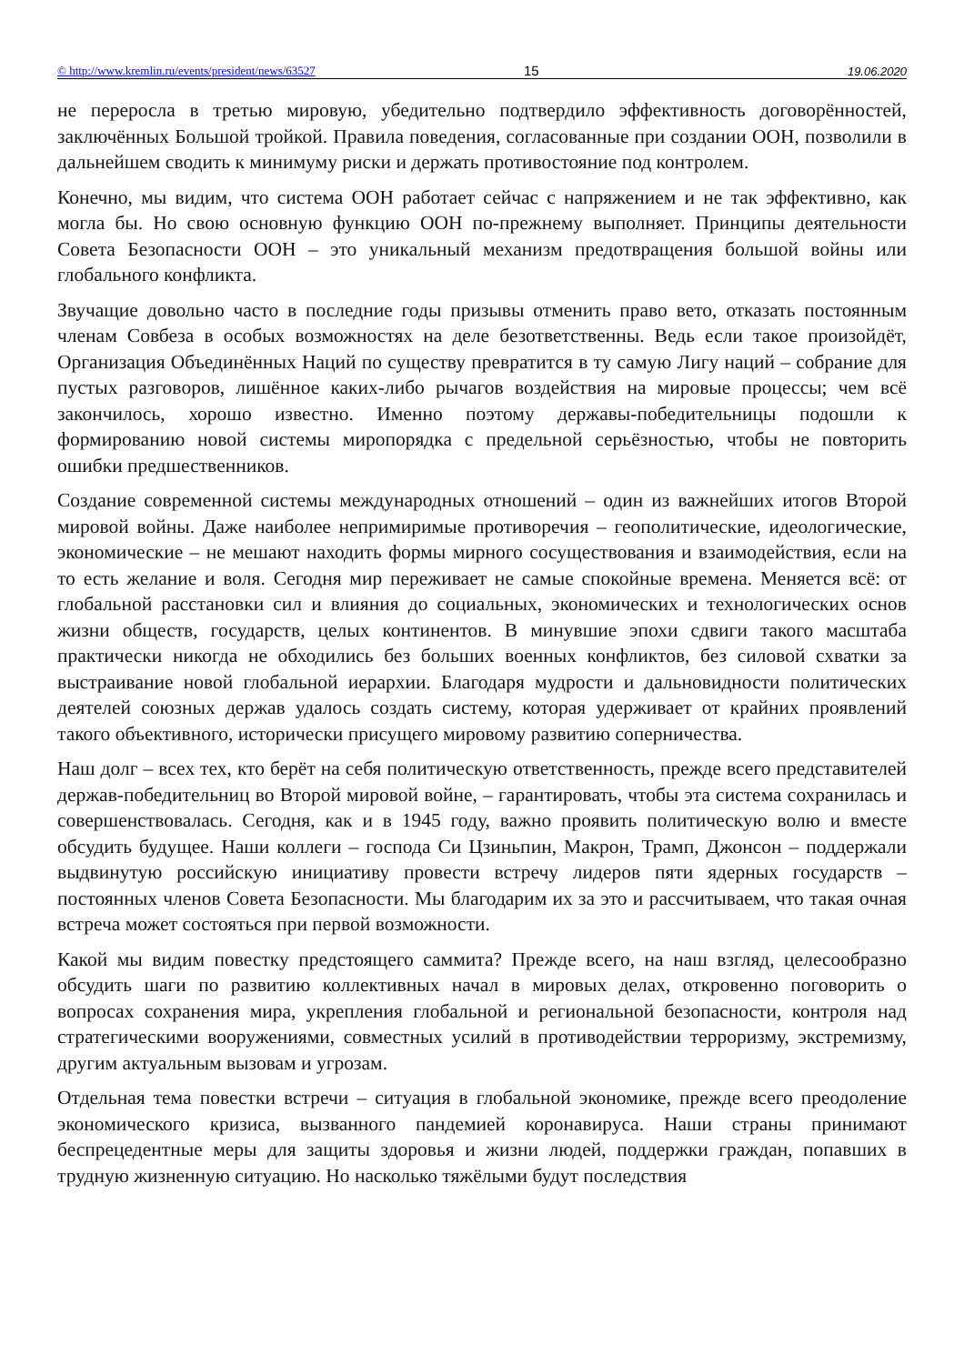© http://www.kremlin.ru/events/president/news/63527 15 19.06.2020
не переросла в третью мировую, убедительно подтвердило эффективность договорённостей, заключённых Большой тройкой. Правила поведения, согласованные при создании ООН, позволили в дальнейшем сводить к минимуму риски и держать противостояние под контролем.
Конечно, мы видим, что система ООН работает сейчас с напряжением и не так эффективно, как могла бы. Но свою основную функцию ООН по-прежнему выполняет. Принципы деятельности Совета Безопасности ООН – это уникальный механизм предотвращения большой войны или глобального конфликта.
Звучащие довольно часто в последние годы призывы отменить право вето, отказать постоянным членам Совбеза в особых возможностях на деле безответственны. Ведь если такое произойдёт, Организация Объединённых Наций по существу превратится в ту самую Лигу наций – собрание для пустых разговоров, лишённое каких-либо рычагов воздействия на мировые процессы; чем всё закончилось, хорошо известно. Именно поэтому державы-победительницы подошли к формированию новой системы миропорядка с предельной серьёзностью, чтобы не повторить ошибки предшественников.
Создание современной системы международных отношений – один из важнейших итогов Второй мировой войны. Даже наиболее непримиримые противоречия – геополитические, идеологические, экономические – не мешают находить формы мирного сосуществования и взаимодействия, если на то есть желание и воля. Сегодня мир переживает не самые спокойные времена. Меняется всё: от глобальной расстановки сил и влияния до социальных, экономических и технологических основ жизни обществ, государств, целых континентов. В минувшие эпохи сдвиги такого масштаба практически никогда не обходились без больших военных конфликтов, без силовой схватки за выстраивание новой глобальной иерархии. Благодаря мудрости и дальновидности политических деятелей союзных держав удалось создать систему, которая удерживает от крайних проявлений такого объективного, исторически присущего мировому развитию соперничества.
Наш долг – всех тех, кто берёт на себя политическую ответственность, прежде всего представителей держав-победительниц во Второй мировой войне, – гарантировать, чтобы эта система сохранилась и совершенствовалась. Сегодня, как и в 1945 году, важно проявить политическую волю и вместе обсудить будущее. Наши коллеги – господа Си Цзиньпин, Макрон, Трамп, Джонсон – поддержали выдвинутую российскую инициативу провести встречу лидеров пяти ядерных государств – постоянных членов Совета Безопасности. Мы благодарим их за это и рассчитываем, что такая очная встреча может состояться при первой возможности.
Какой мы видим повестку предстоящего саммита? Прежде всего, на наш взгляд, целесообразно обсудить шаги по развитию коллективных начал в мировых делах, откровенно поговорить о вопросах сохранения мира, укрепления глобальной и региональной безопасности, контроля над стратегическими вооружениями, совместных усилий в противодействии терроризму, экстремизму, другим актуальным вызовам и угрозам.
Отдельная тема повестки встречи – ситуация в глобальной экономике, прежде всего преодоление экономического кризиса, вызванного пандемией коронавируса. Наши страны принимают беспрецедентные меры для защиты здоровья и жизни людей, поддержки граждан, попавших в трудную жизненную ситуацию. Но насколько тяжёлыми будут последствия